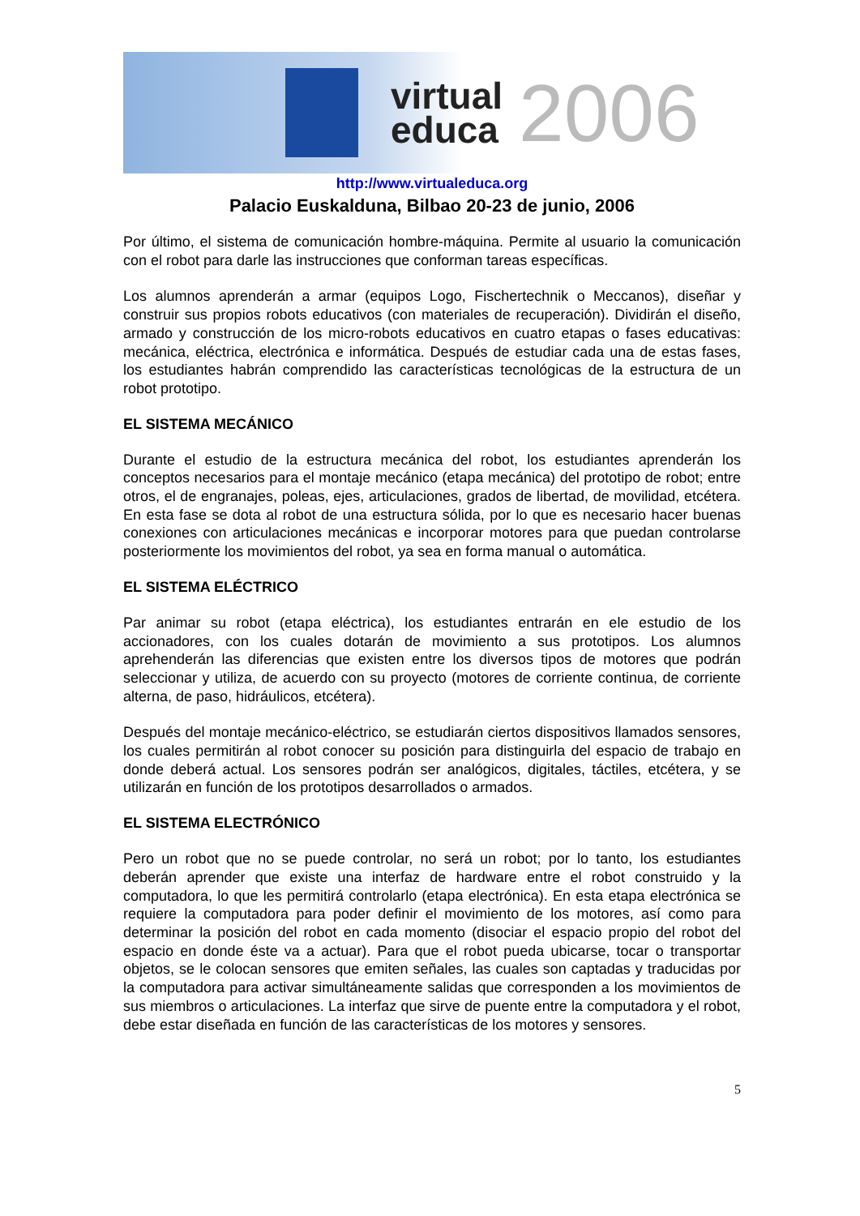virtual
educa
2006
http://www.virtualeduca.org
Palacio Euskalduna, Bilbao 20-23 de junio, 2006
Por último, el sistema de comunicación hombre-máquina. Permite al usuario la comunicación con el robot para darle las instrucciones que conforman tareas específicas.
Los alumnos aprenderán a armar (equipos Logo, Fischertechnik o Meccanos), diseñar y construir sus propios robots educativos (con materiales de recuperación). Dividirán el diseño, armado y construcción de los micro-robots educativos en cuatro etapas o fases educativas: mecánica, eléctrica, electrónica e informática. Después de estudiar cada una de estas fases, los estudiantes habrán comprendido las características tecnológicas de la estructura de un robot prototipo.
EL SISTEMA MECÁNICO
Durante el estudio de la estructura mecánica del robot, los estudiantes aprenderán los conceptos necesarios para el montaje mecánico (etapa mecánica) del prototipo de robot; entre otros, el de engranajes, poleas, ejes, articulaciones, grados de libertad, de movilidad, etcétera. En esta fase se dota al robot de una estructura sólida, por lo que es necesario hacer buenas conexiones con articulaciones mecánicas e incorporar motores para que puedan controlarse posteriormente los movimientos del robot, ya sea en forma manual o automática.
EL SISTEMA ELÉCTRICO
Par animar su robot (etapa eléctrica), los estudiantes entrarán en ele estudio de los accionadores, con los cuales dotarán de movimiento a sus prototipos. Los alumnos aprehenderán las diferencias que existen entre los diversos tipos de motores que podrán seleccionar y utiliza, de acuerdo con su proyecto (motores de corriente continua, de corriente alterna, de paso, hidráulicos, etcétera).
Después del montaje mecánico-eléctrico, se estudiarán ciertos dispositivos llamados sensores, los cuales permitirán al robot conocer su posición para distinguirla del espacio de trabajo en donde deberá actual. Los sensores podrán ser analógicos, digitales, táctiles, etcétera, y se utilizarán en función de los prototipos desarrollados o armados.
EL SISTEMA ELECTRÓNICO
Pero un robot que no se puede controlar, no será un robot; por lo tanto, los estudiantes deberán aprender que existe una interfaz de hardware entre el robot construido y la computadora, lo que les permitirá controlarlo (etapa electrónica). En esta etapa electrónica se requiere la computadora para poder definir el movimiento de los motores, así como para determinar la posición del robot en cada momento (disociar el espacio propio del robot del espacio en donde éste va a actuar). Para que el robot pueda ubicarse, tocar o transportar objetos, se le colocan sensores que emiten señales, las cuales son captadas y traducidas por la computadora para activar simultáneamente salidas que corresponden a los movimientos de sus miembros o articulaciones. La interfaz que sirve de puente entre la computadora y el robot, debe estar diseñada en función de las características de los motores y sensores.
5